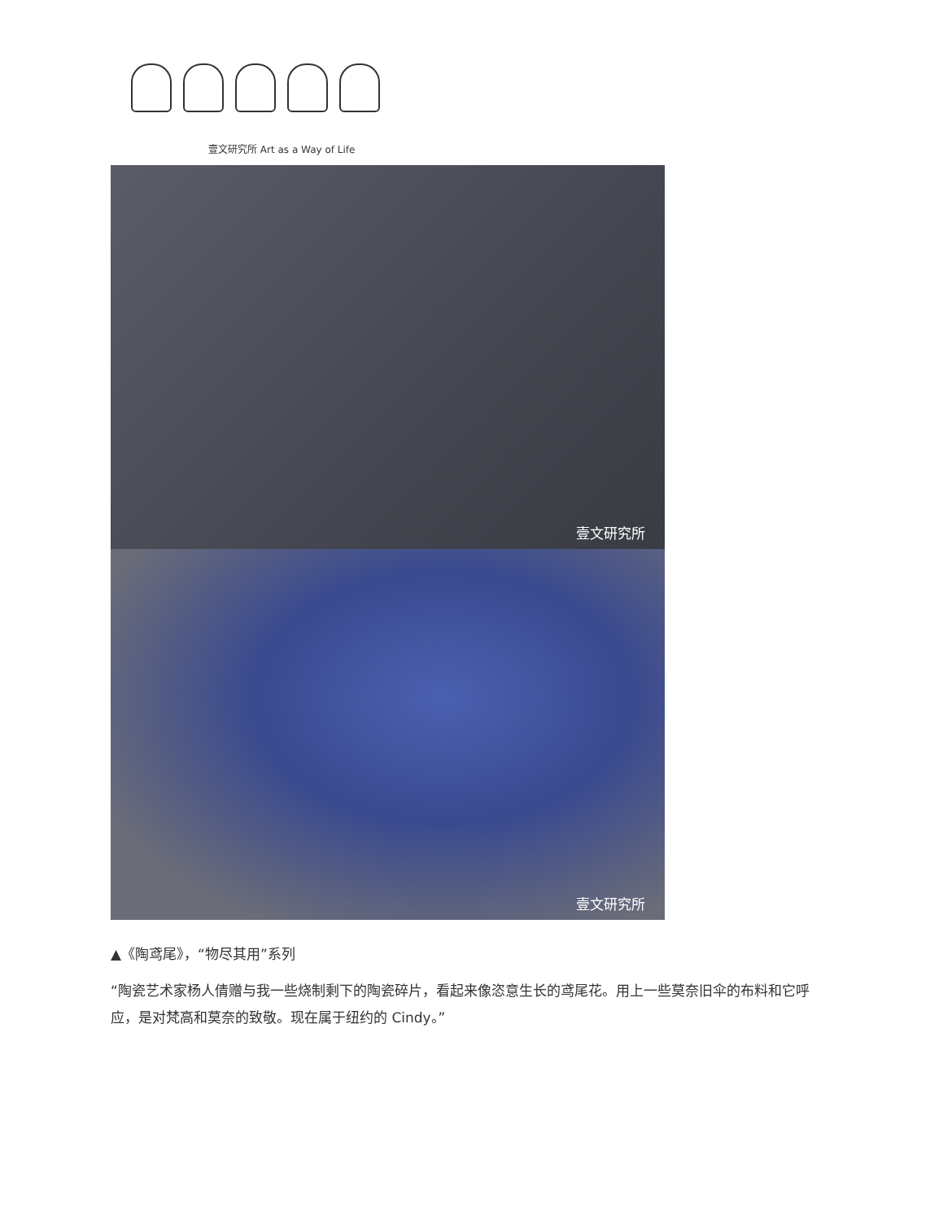壹文研究所 Art as a Way of Life
壹文研究所
壹文研究所
▲《陶鸢尾》，“物尽其用”系列
“陶瓷艺术家杨人倩赠与我一些烧制剩下的陶瓷碎片，看起来像恣意生长的鸢尾花。用上一些莫奈旧伞的布料和它呼应，是对梵高和莫奈的致敬。现在属于纽约的 Cindy。”